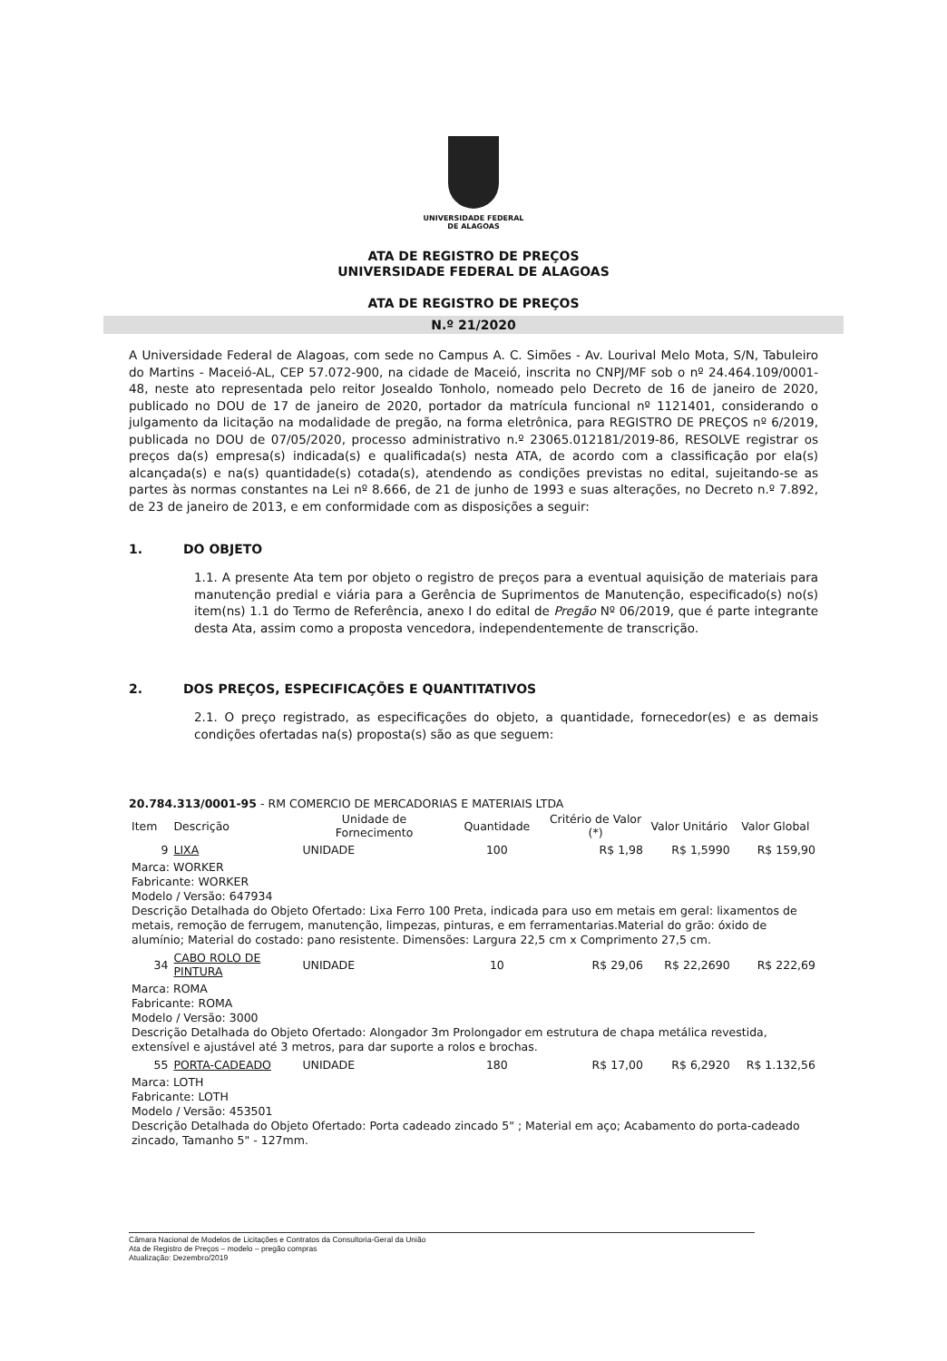UNIVERSIDADE FEDERAL
DE ALAGOAS
ATA DE REGISTRO DE PREÇOS
UNIVERSIDADE FEDERAL DE ALAGOAS
ATA DE REGISTRO DE PREÇOS
N.º 21/2020
A Universidade Federal de Alagoas, com sede no Campus A. C. Simões - Av. Lourival Melo Mota, S/N, Tabuleiro do Martins - Maceió-AL, CEP 57.072-900, na cidade de Maceió, inscrita no CNPJ/MF sob o nº 24.464.109/0001-48, neste ato representada pelo reitor Josealdo Tonholo, nomeado pelo Decreto de 16 de janeiro de 2020, publicado no DOU de 17 de janeiro de 2020, portador da matrícula funcional nº 1121401, considerando o julgamento da licitação na modalidade de pregão, na forma eletrônica, para REGISTRO DE PREÇOS nº 6/2019, publicada no DOU de 07/05/2020, processo administrativo n.º 23065.012181/2019-86, RESOLVE registrar os preços da(s) empresa(s) indicada(s) e qualificada(s) nesta ATA, de acordo com a classificação por ela(s) alcançada(s) e na(s) quantidade(s) cotada(s), atendendo as condições previstas no edital, sujeitando-se as partes às normas constantes na Lei nº 8.666, de 21 de junho de 1993 e suas alterações, no Decreto n.º 7.892, de 23 de janeiro de 2013, e em conformidade com as disposições a seguir:
1. DO OBJETO
1.1. A presente Ata tem por objeto o registro de preços para a eventual aquisição de materiais para manutenção predial e viária para a Gerência de Suprimentos de Manutenção, especificado(s) no(s) item(ns) 1.1 do Termo de Referência, anexo I do edital de Pregão Nº 06/2019, que é parte integrante desta Ata, assim como a proposta vencedora, independentemente de transcrição.
2. DOS PREÇOS, ESPECIFICAÇÕES E QUANTITATIVOS
2.1. O preço registrado, as especificações do objeto, a quantidade, fornecedor(es) e as demais condições ofertadas na(s) proposta(s) são as que seguem:
20.784.313/0001-95 - RM COMERCIO DE MERCADORIAS E MATERIAIS LTDA
| Item | Descrição | Unidade de Fornecimento | Quantidade | Critério de Valor (*) | Valor Unitário | Valor Global |
| --- | --- | --- | --- | --- | --- | --- |
| 9 | LIXA | UNIDADE | 100 | R$ 1,98 | R$ 1,5990 | R$ 159,90 |
| Marca: WORKER Fabricante: WORKER Modelo / Versão: 647934 Descrição Detalhada do Objeto Ofertado: Lixa Ferro 100 Preta, indicada para uso em metais em geral: lixamentos de metais, remoção de ferrugem, manutenção, limpezas, pinturas, e em ferramentarias.Material do grão: óxido de alumínio; Material do costado: pano resistente. Dimensões: Largura 22,5 cm x Comprimento 27,5 cm. | | | | | | |
| 34 | CABO ROLO DE PINTURA | UNIDADE | 10 | R$ 29,06 | R$ 22,2690 | R$ 222,69 |
| Marca: ROMA Fabricante: ROMA Modelo / Versão: 3000 Descrição Detalhada do Objeto Ofertado: Alongador 3m Prolongador em estrutura de chapa metálica revestida, extensível e ajustável até 3 metros, para dar suporte a rolos e brochas. | | | | | | |
| 55 | PORTA-CADEADO | UNIDADE | 180 | R$ 17,00 | R$ 6,2920 | R$ 1.132,56 |
| Marca: LOTH Fabricante: LOTH Modelo / Versão: 453501 Descrição Detalhada do Objeto Ofertado: Porta cadeado zincado 5" ; Material em aço; Acabamento do porta-cadeado zincado, Tamanho 5" - 127mm. | | | | | | |
Câmara Nacional de Modelos de Licitações e Contratos da Consultoria-Geral da União
Ata de Registro de Preços – modelo – pregão compras
Atualização: Dezembro/2019